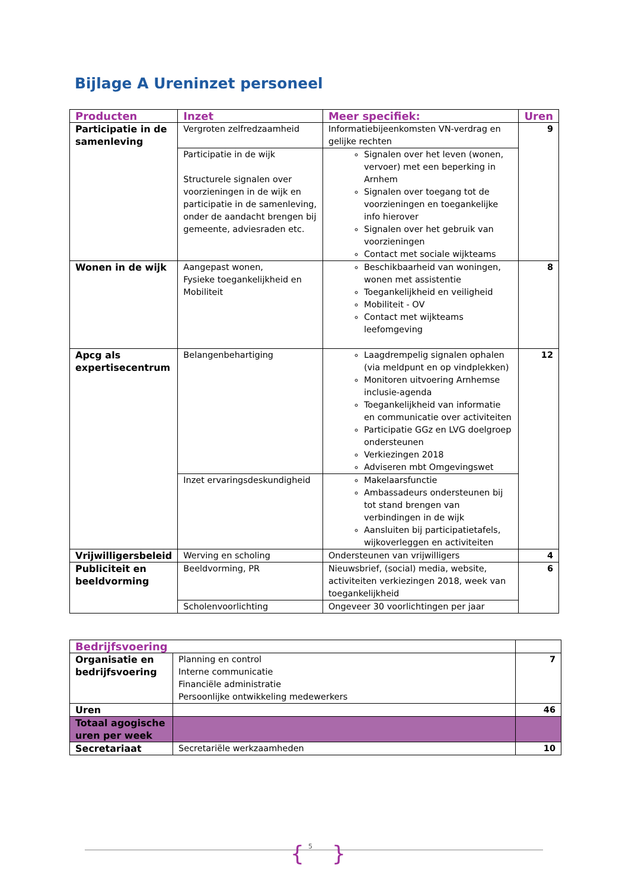Bijlage A Ureninzet personeel
| Producten | Inzet | Meer specifiek: | Uren |
| --- | --- | --- | --- |
| Participatie in de samenleving | Vergroten zelfredzaamheid | Informatiebijeenkomsten VN-verdrag en gelijke rechten | 9 |
| | Participatie in de wijk Structurele signalen over voorzieningen in de wijk en participatie in de samenleving, onder de aandacht brengen bij gemeente, adviesraden etc. | Signalen over het leven (wonen, vervoer) met een beperking in Arnhem Signalen over toegang tot de voorzieningen en toegankelijke info hierover Signalen over het gebruik van voorzieningen Contact met sociale wijkteams | |
| Wonen in de wijk | Aangepast wonen, Fysieke toegankelijkheid en Mobiliteit | Beschikbaarheid van woningen, wonen met assistentie Toegankelijkheid en veiligheid Mobiliteit - OV Contact met wijkteams leefomgeving | 8 |
| Apcg als expertisecentrum | Belangenbehartiging | Laagdrempelig signalen ophalen (via meldpunt en op vindplekken) Monitoren uitvoering Arnhemse inclusie-agenda Toegankelijkheid van informatie en communicatie over activiteiten Participatie GGz en LVG doelgroep ondersteunen Verkiezingen 2018 Adviseren mbt Omgevingswet | 12 |
| | Inzet ervaringsdeskundigheid | Makelaarsfunctie Ambassadeurs ondersteunen bij tot stand brengen van verbindingen in de wijk Aansluiten bij participatietafels, wijkoverleggen en activiteiten | |
| Vrijwilligersbeleid | Werving en scholing | Ondersteunen van vrijwilligers | 4 |
| Publiciteit en beeldvorming | Beeldvorming, PR | Nieuwsbrief, (social) media, website, activiteiten verkiezingen 2018, week van toegankelijkheid | 6 |
| | Scholenvoorlichting | Ongeveer 30 voorlichtingen per jaar | |
| Bedrijfsvoering | | |
| --- | --- | --- |
| Organisatie en bedrijfsvoering | Planning en control Interne communicatie Financiële administratie Persoonlijke ontwikkeling medewerkers | 7 |
| Uren | | 46 |
| Totaal agogische uren per week | | |
| Secretariaat | Secretariële werkzaamheden | 10 |
{ 5 }